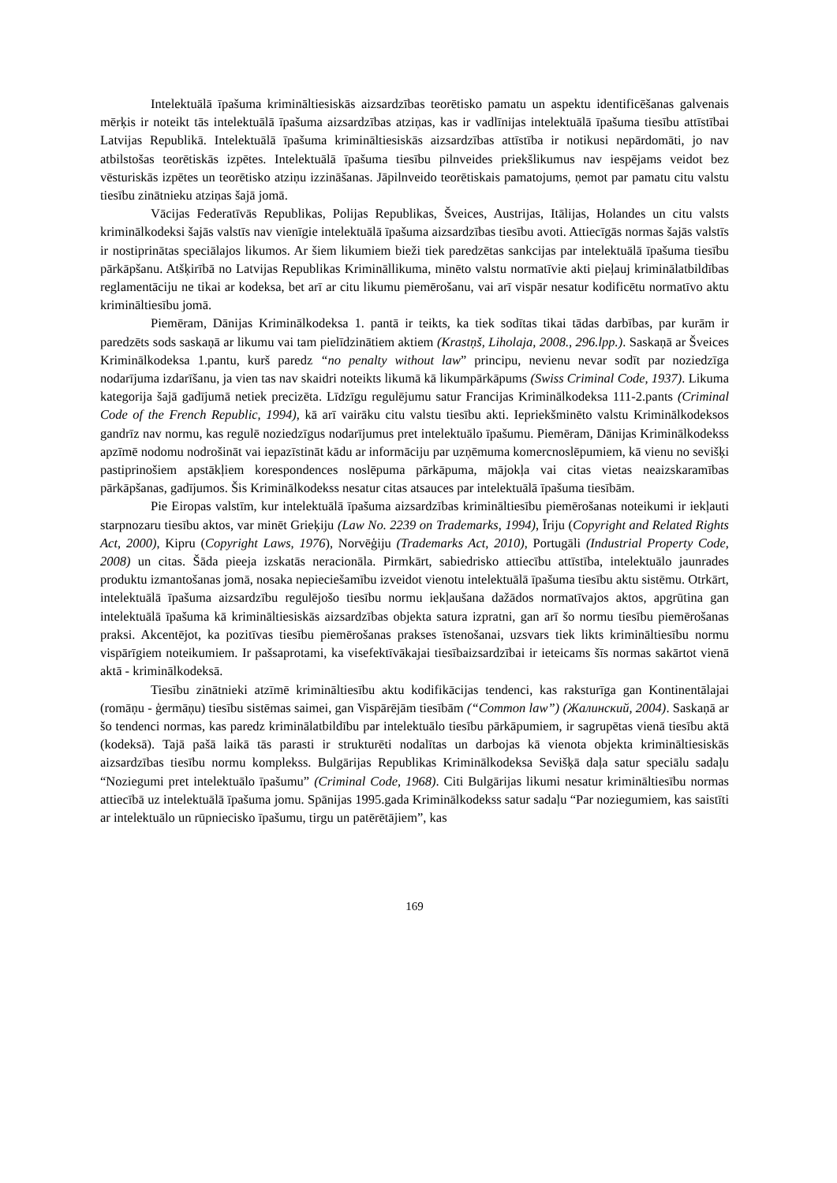Intelektuālā īpašuma krimināltiesiskās aizsardzības teorētisko pamatu un aspektu identificēšanas galvenais mērķis ir noteikt tās intelektuālā īpašuma aizsardzības atziņas, kas ir vadlīnijas intelektuālā īpašuma tiesību attīstībai Latvijas Republikā. Intelektuālā īpašuma krimināltiesiskās aizsardzības attīstība ir notikusi nepārdomāti, jo nav atbilstošas teorētiskās izpētes. Intelektuālā īpašuma tiesību pilnveides priekšlikumus nav iespējams veidot bez vēsturiskās izpētes un teorētisko atziņu izzināšanas. Jāpilnveido teorētiskais pamatojums, ņemot par pamatu citu valstu tiesību zinātnieku atziņas šajā jomā.
Vācijas Federatīvās Republikas, Polijas Republikas, Šveices, Austrijas, Itālijas, Holandes un citu valsts kriminālkodeksi šajās valstīs nav vienīgie intelektuālā īpašuma aizsardzības tiesību avoti. Attiecīgās normas šajās valstīs ir nostiprinātas speciālajos likumos. Ar šiem likumiem bieži tiek paredzētas sankcijas par intelektuālā īpašuma tiesību pārkāpšanu. Atšķirībā no Latvijas Republikas Krimināllikuma, minēto valstu normatīvie akti pieļauj kriminālatbildības reglamentāciju ne tikai ar kodeksa, bet arī ar citu likumu piemērošanu, vai arī vispār nesatur kodificētu normatīvo aktu krimināltiesību jomā.
Piemēram, Dānijas Kriminālkodeksa 1. pantā ir teikts, ka tiek sodītas tikai tādas darbības, par kurām ir paredzēts sods saskaņā ar likumu vai tam pielīdzinātiem aktiem (Krastņš, Liholaja, 2008., 296.lpp.). Saskaņā ar Šveices Kriminālkodeksa 1.pantu, kurš paredz “no penalty without law” principu, nevienu nevar sodīt par noziedzīga nodarījuma izdarīšanu, ja vien tas nav skaidri noteikts likumā kā likumpārkāpums (Swiss Criminal Code, 1937). Likuma kategorija šajā gadījumā netiek precizēta. Līdzīgu regulējumu satur Francijas Kriminālkodeksa 111-2.pants (Criminal Code of the French Republic, 1994), kā arī vairāku citu valstu tiesību akti. Iepriekšminēto valstu Kriminālkodeksos gandrīz nav normu, kas regulē noziedzīgus nodarījumus pret intelektuālo īpašumu. Piemēram, Dānijas Kriminālkodekss apzīmē nodomu nodrošināt vai iepazīstināt kādu ar informāciju par uzņēmuma komercnoslēpumiem, kā vienu no sevišķi pastiprinošiem apstākļiem korespondences noslēpuma pārkāpuma, mājokļa vai citas vietas neaizskaramības pārkāpšanas, gadījumos. Šis Kriminālkodekss nesatur citas atsauces par intelektuālā īpašuma tiesībām.
Pie Eiropas valstīm, kur intelektuālā īpašuma aizsardzības krimināltiesību piemērošanas noteikumi ir iekļauti starpnozaru tiesību aktos, var minēt Grieķiju (Law No. 2239 on Trademarks, 1994), Īriju (Copyright and Related Rights Act, 2000), Kipru (Copyright Laws, 1976), Norvēģiju (Trademarks Act, 2010), Portugāli (Industrial Property Code, 2008) un citas. Šāda pieeja izskatās neracionāla. Pirmkārt, sabiedrisko attiecību attīstība, intelektuālo jaunrades produktu izmantošanas jomā, nosaka nepieciešamību izveidot vienotu intelektuālā īpašuma tiesību aktu sistēmu. Otrkārt, intelektuālā īpašuma aizsardzību regulējošo tiesību normu iekļaušana dažādos normatīvajos aktos, apgrūtina gan intelektuālā īpašuma kā krimināltiesiskās aizsardzības objekta satura izpratni, gan arī šo normu tiesību piemērošanas praksi. Akcentējot, ka pozitīvas tiesību piemērošanas prakses īstenošanai, uzsvars tiek likts krimināltiesību normu vispārīgiem noteikumiem. Ir pašsaprotami, ka visefektīvākajai tiesībaizsardzībai ir ieteicams šīs normas sakārtot vienā aktā - kriminālkodeksā.
Tiesību zinātnieki atzīmē krimināltiesību aktu kodifikācijas tendenci, kas raksturīga gan Kontinentālajai (romāņu - ģermāņu) tiesību sistēmas saimei, gan Vispārējām tiesībām (“Common law”) (Жалинский, 2004). Saskaņā ar šo tendenci normas, kas paredz kriminālatbildību par intelektuālo tiesību pārkāpumiem, ir sagrupētas vienā tiesību aktā (kodeksā). Tajā pašā laikā tās parasti ir strukturēti nodalītas un darbojas kā vienota objekta krimināltiesiskās aizsardzības tiesību normu komplekss. Bulgārijas Republikas Kriminālkodeksa Sevišķā daļa satur speciālu sadaļu “Noziegumi pret intelektuālo īpašumu” (Criminal Code, 1968). Citi Bulgārijas likumi nesatur krimināltiesību normas attiecībā uz intelektuālā īpašuma jomu. Spānijas 1995.gada Kriminālkodekss satur sadaļu “Par noziegumiem, kas saistīti ar intelektuālo un rūpniecisko īpašumu, tirgu un patērētājiem”, kas
169